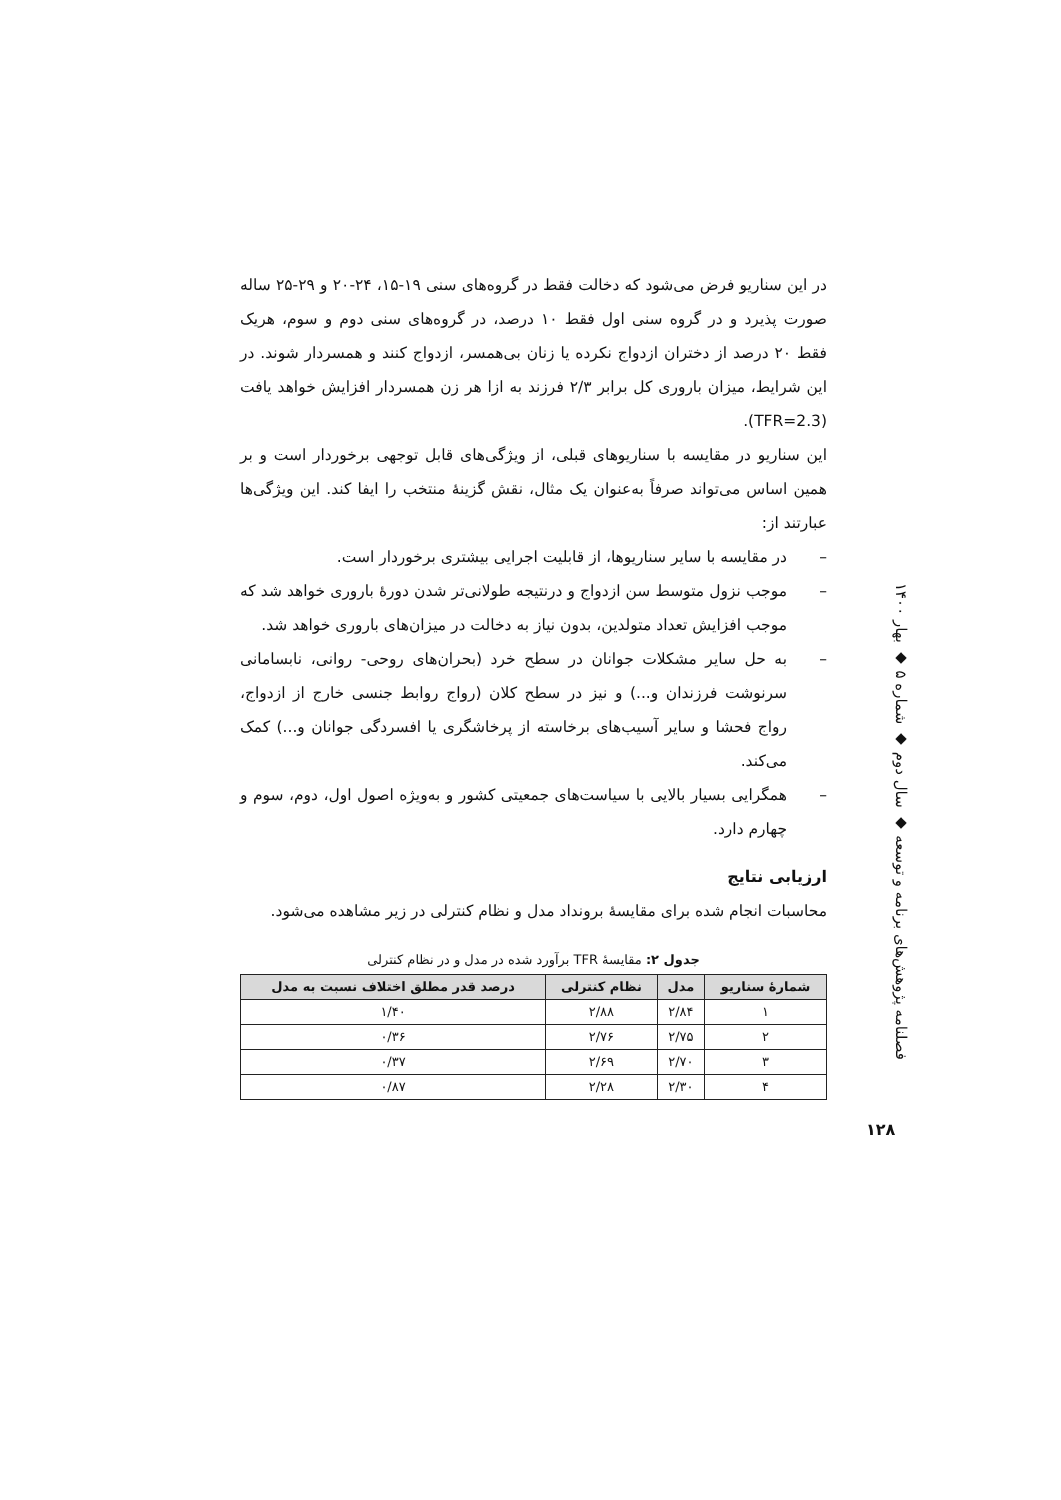در این سناریو فرض می‌شود که دخالت فقط در گروه‌های سنی ۱۹-۱۵، ۲۴-۲۰ و ۲۹-۲۵ ساله صورت پذیرد و در گروه سنی اول فقط ۱۰ درصد، در گروه‌های سنی دوم و سوم، هریک فقط ۲۰ درصد از دختران ازدواج نکرده یا زنان بی‌همسر، ازدواج کنند و همسردار شوند. در این شرایط، میزان باروری کل برابر ۲/۳ فرزند به ازا هر زن همسردار افزایش خواهد یافت (TFR=2.3).
این سناریو در مقایسه با سناریوهای قبلی، از ویژگی‌های قابل توجهی برخوردار است و بر همین اساس می‌تواند صرفاً به‌عنوان یک مثال، نقش گزینهٔ منتخب را ایفا کند. این ویژگی‌ها عبارتند از:
– در مقایسه با سایر سناریوها، از قابلیت اجرایی بیشتری برخوردار است.
– موجب نزول متوسط سن ازدواج و درنتیجه طولانی‌تر شدن دورهٔ باروری خواهد شد که موجب افزایش تعداد متولدین، بدون نیاز به دخالت در میزان‌های باروری خواهد شد.
– به حل سایر مشکلات جوانان در سطح خرد (بحران‌های روحی- روانی، نابسامانی سرنوشت فرزندان و...) و نیز در سطح کلان (رواج روابط جنسی خارج از ازدواج، رواج فحشا و سایر آسیب‌های برخاسته از پرخاشگری یا افسردگی جوانان و...) کمک می‌کند.
– همگرایی بسیار بالایی با سیاست‌های جمعیتی کشور و به‌ویژه اصول اول، دوم، سوم و چهارم دارد.
ارزیابی نتایج
محاسبات انجام شده برای مقایسهٔ برونداد مدل و نظام کنترلی در زیر مشاهده می‌شود.
جدول ۲: مقایسهٔ TFR برآورد شده در مدل و در نظام کنترلی
| شمارهٔ سناریو | مدل | نظام کنترلی | درصد قدر مطلق اختلاف نسبت به مدل |
| --- | --- | --- | --- |
| ۱ | ۲/۸۴ | ۲/۸۸ | ۱/۴۰ |
| ۲ | ۲/۷۵ | ۲/۷۶ | ۰/۳۶ |
| ۳ | ۲/۷۰ | ۲/۶۹ | ۰/۳۷ |
| ۴ | ۲/۳۰ | ۲/۲۸ | ۰/۸۷ |
فصلنامه پژوهش‌های برنامه و توسعه ◆ سال دوم ◆ شماره ۵ ◆ بهار ۱۴۰۰
۱۲۸